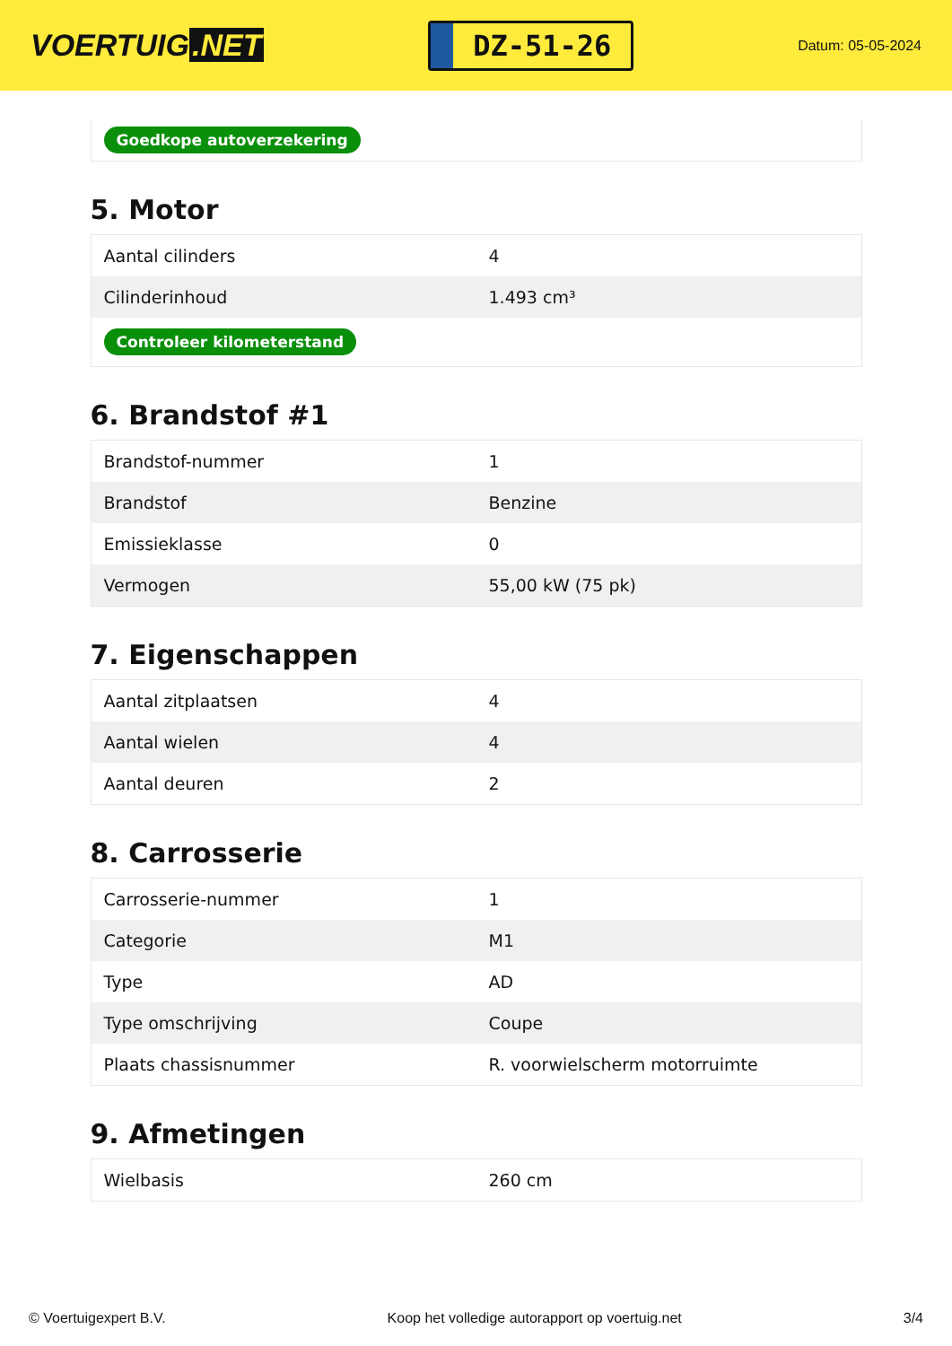VOERTUIG.NET
DZ-51-26
Datum: 05-05-2024
Goedkope autoverzekering
5. Motor
| Aantal cilinders | 4 |
| Cilinderinhoud | 1.493 cm³ |
| Controleer kilometerstand | |
6. Brandstof #1
| Brandstof-nummer | 1 |
| Brandstof | Benzine |
| Emissieklasse | 0 |
| Vermogen | 55,00 kW (75 pk) |
7. Eigenschappen
| Aantal zitplaatsen | 4 |
| Aantal wielen | 4 |
| Aantal deuren | 2 |
8. Carrosserie
| Carrosserie-nummer | 1 |
| Categorie | M1 |
| Type | AD |
| Type omschrijving | Coupe |
| Plaats chassisnummer | R. voorwielscherm motorruimte |
9. Afmetingen
| Wielbasis | 260 cm |
© Voertuigexpert B.V. Koop het volledige autorapport op voertuig.net 3/4